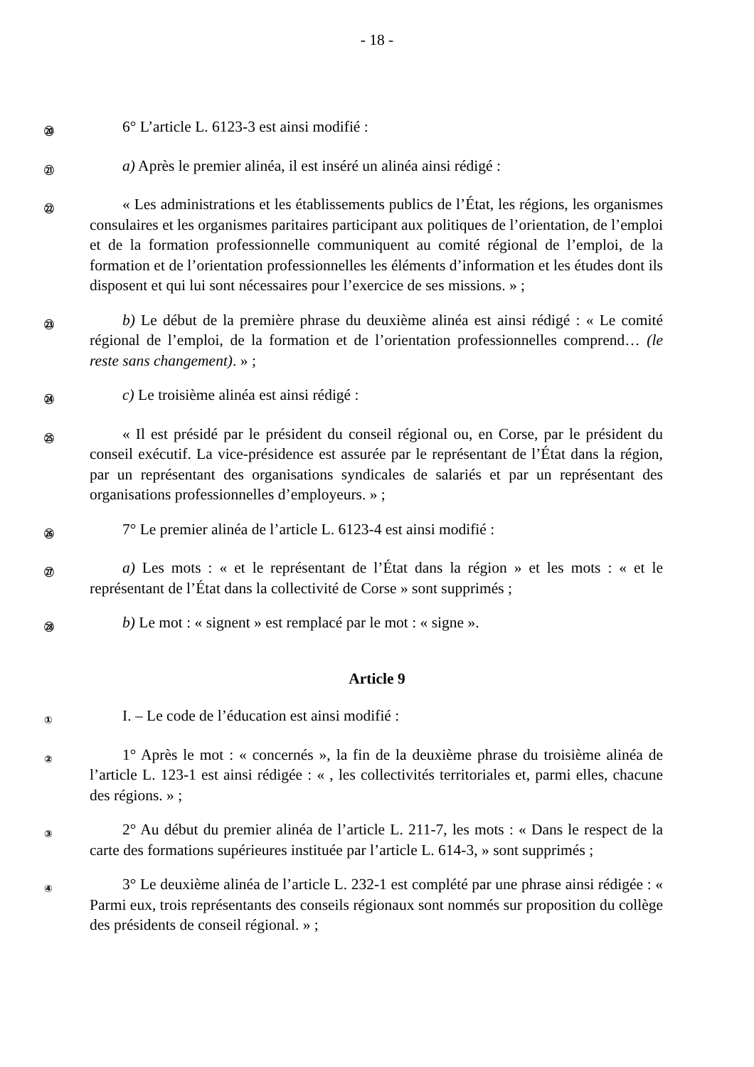- 18 -
⑳
6° L’article L. 6123-3 est ainsi modifié :
㉑
a) Après le premier alinéa, il est inséré un alinéa ainsi rédigé :
㉒
« Les administrations et les établissements publics de l’État, les régions, les organismes consulaires et les organismes paritaires participant aux politiques de l’orientation, de l’emploi et de la formation professionnelle communiquent au comité régional de l’emploi, de la formation et de l’orientation professionnelles les éléments d’information et les études dont ils disposent et qui lui sont nécessaires pour l’exercice de ses missions. » ;
㉓
b) Le début de la première phrase du deuxième alinéa est ainsi rédigé : « Le comité régional de l’emploi, de la formation et de l’orientation professionnelles comprend… (le reste sans changement). » ;
㉔
c) Le troisième alinéa est ainsi rédigé :
㉕
« Il est présidé par le président du conseil régional ou, en Corse, par le président du conseil exécutif. La vice-présidence est assurée par le représentant de l’État dans la région, par un représentant des organisations syndicales de salariés et par un représentant des organisations professionnelles d’employeurs. » ;
㉖
7° Le premier alinéa de l’article L. 6123-4 est ainsi modifié :
㉗
a) Les mots : « et le représentant de l’État dans la région » et les mots : « et le représentant de l’État dans la collectivité de Corse » sont supprimés ;
㉘
b) Le mot : « signent » est remplacé par le mot : « signe ».
Article 9
①
I. – Le code de l’éducation est ainsi modifié :
②
1° Après le mot : « concernés », la fin de la deuxième phrase du troisième alinéa de l’article L. 123-1 est ainsi rédigée : « , les collectivités territoriales et, parmi elles, chacune des régions. » ;
③
2° Au début du premier alinéa de l’article L. 211-7, les mots : « Dans le respect de la carte des formations supérieures instituée par l’article L. 614-3, » sont supprimés ;
④
3° Le deuxième alinéa de l’article L. 232-1 est complété par une phrase ainsi rédigée : « Parmi eux, trois représentants des conseils régionaux sont nommés sur proposition du collège des présidents de conseil régional. » ;